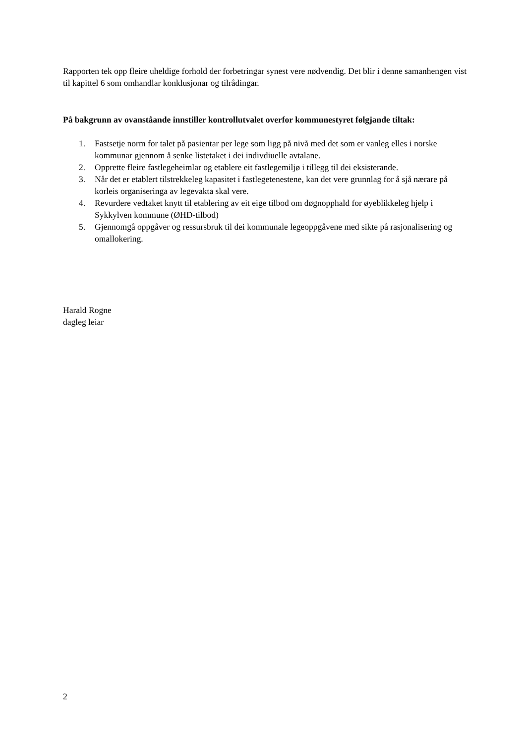Rapporten tek opp fleire uheldige forhold der forbetringar synest vere nødvendig. Det blir i denne samanhengen vist til kapittel 6 som omhandlar konklusjonar og tilrådingar.
På bakgrunn av ovanståande innstiller kontrollutvalet overfor kommunestyret følgjande tiltak:
1. Fastsetje norm for talet på pasientar per lege som ligg på nivå med det som er vanleg elles i norske kommunar gjennom å senke listetaket i dei indivdiuelle avtalane.
2. Opprette fleire fastlegeheimlar og etablere eit fastlegemiljø i tillegg til dei eksisterande.
3. Når det er etablert tilstrekkeleg kapasitet i fastlegetenestene, kan det vere grunnlag for å sjå nærare på korleis organiseringa av legevakta skal vere.
4. Revurdere vedtaket knytt til etablering av eit eige tilbod om døgnopphald for øyeblikkeleg hjelp i Sykkylven kommune (ØHD-tilbod)
5. Gjennomgå oppgåver og ressursbruk til dei kommunale legeoppgåvene med sikte på rasjonalisering og omallokering.
Harald Rogne
dagleg leiar
2